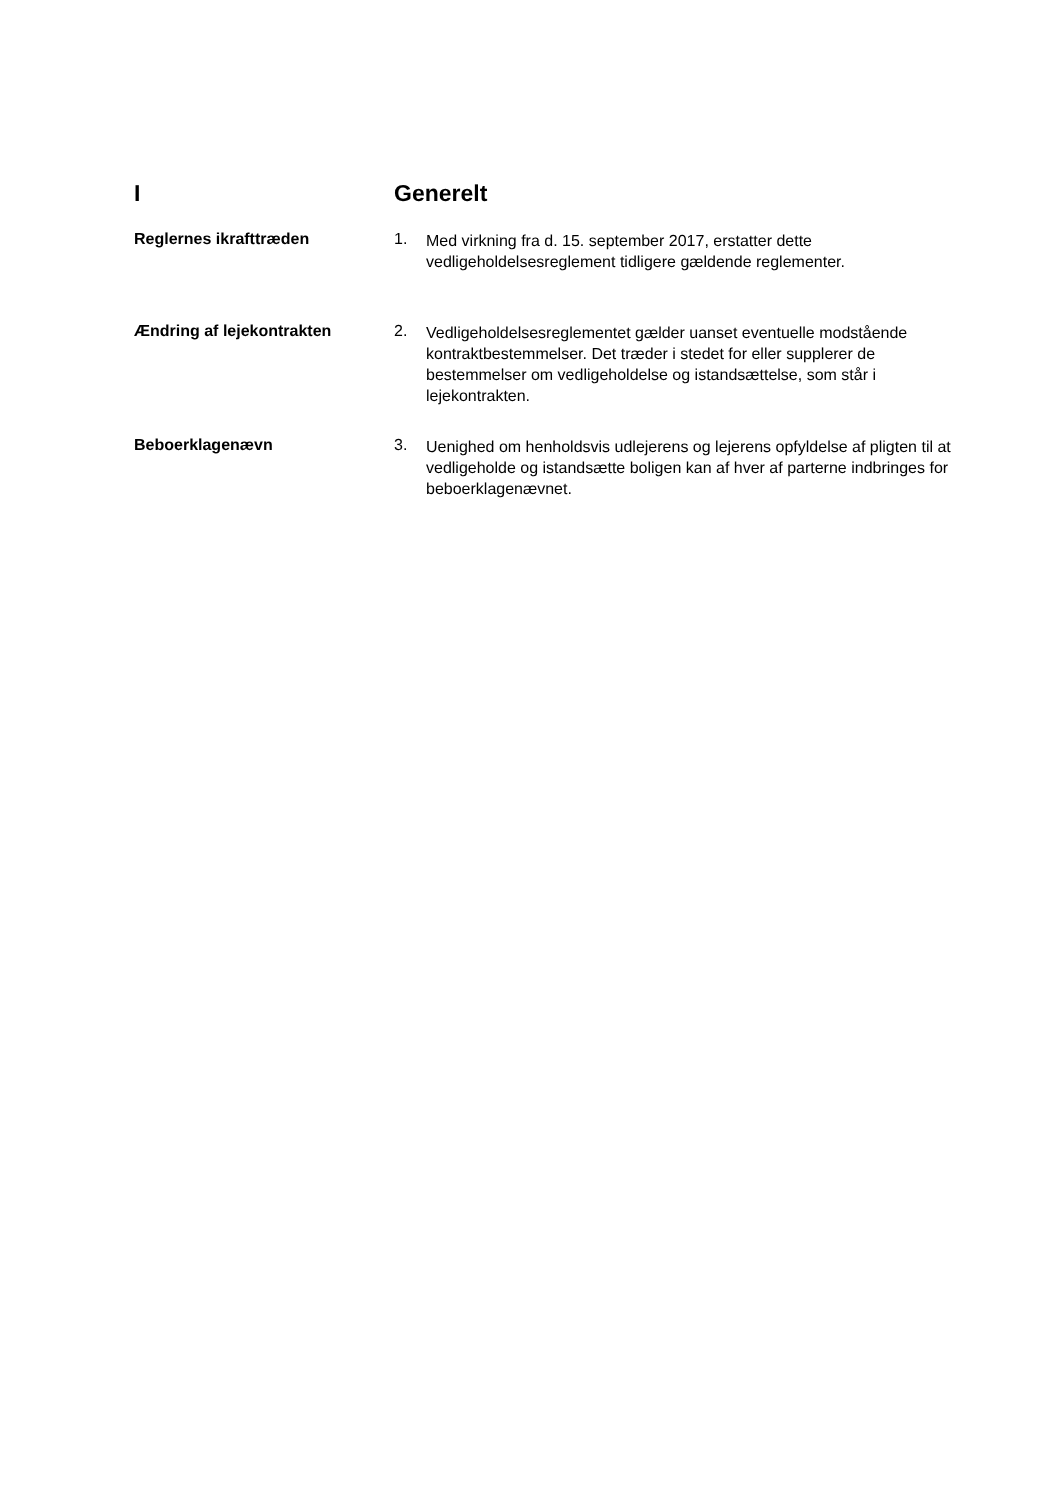I Generelt
Reglernes ikrafttræden 1.
Med virkning fra d. 15. september 2017, erstatter dette vedligeholdelsesreglement tidligere gældende reglementer.
Ændring af lejekontrakten 2.
Vedligeholdelsesreglementet gælder uanset eventuelle modstående kontraktbestemmelser. Det træder i stedet for eller supplerer de bestemmelser om vedligeholdelse og istandsættelse, som står i lejekontrakten.
Beboerklagenævn 3.
Uenighed om henholdsvis udlejerens og lejerens opfyldelse af pligten til at vedligeholde og istandsætte boligen kan af hver af parterne indbringes for beboerklagenævnet.